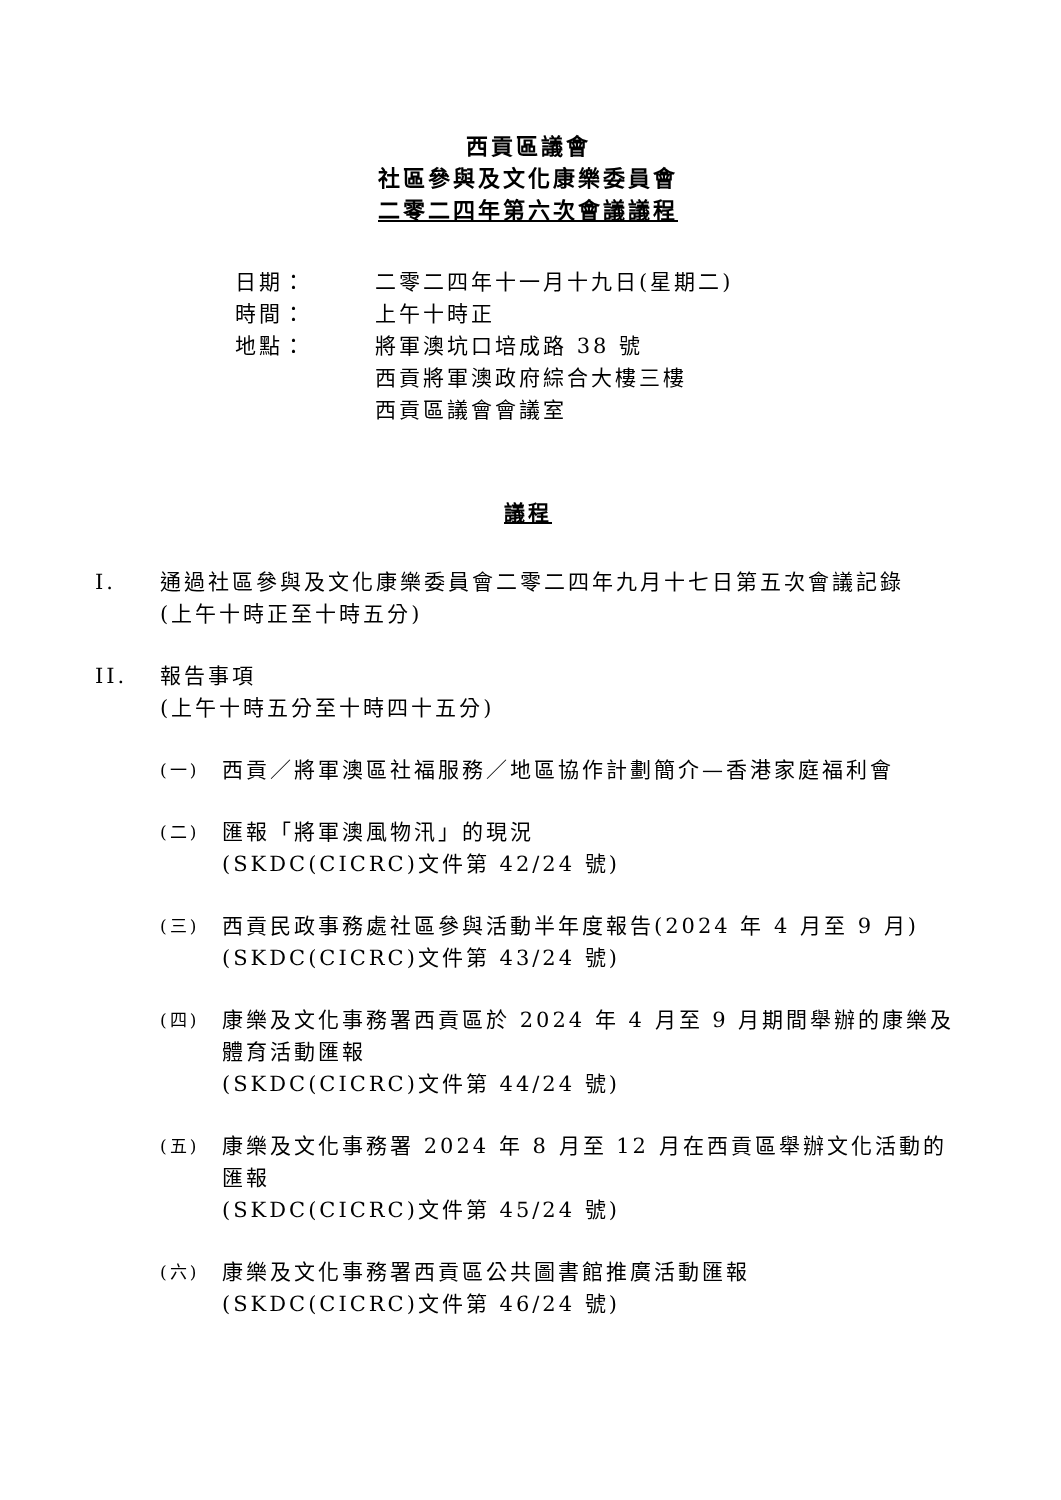西貢區議會
社區參與及文化康樂委員會
二零二四年第六次會議議程
日期： 二零二四年十一月十九日(星期二)
時間： 上午十時正
地點： 將軍澳坑口培成路 38 號
西貢將軍澳政府綜合大樓三樓
西貢區議會會議室
議程
I. 通過社區參與及文化康樂委員會二零二四年九月十七日第五次會議記錄
(上午十時正至十時五分)
II. 報告事項
(上午十時五分至十時四十五分)
(一) 西貢／將軍澳區社福服務／地區協作計劃簡介—香港家庭福利會
(二) 匯報「將軍澳風物汛」的現況
(SKDC(CICRC)文件第 42/24 號)
(三) 西貢民政事務處社區參與活動半年度報告(2024 年 4 月至 9 月)
(SKDC(CICRC)文件第 43/24 號)
(四) 康樂及文化事務署西貢區於 2024 年 4 月至 9 月期間舉辦的康樂及體育活動匯報
(SKDC(CICRC)文件第 44/24 號)
(五) 康樂及文化事務署 2024 年 8 月至 12 月在西貢區舉辦文化活動的匯報
(SKDC(CICRC)文件第 45/24 號)
(六) 康樂及文化事務署西貢區公共圖書館推廣活動匯報
(SKDC(CICRC)文件第 46/24 號)